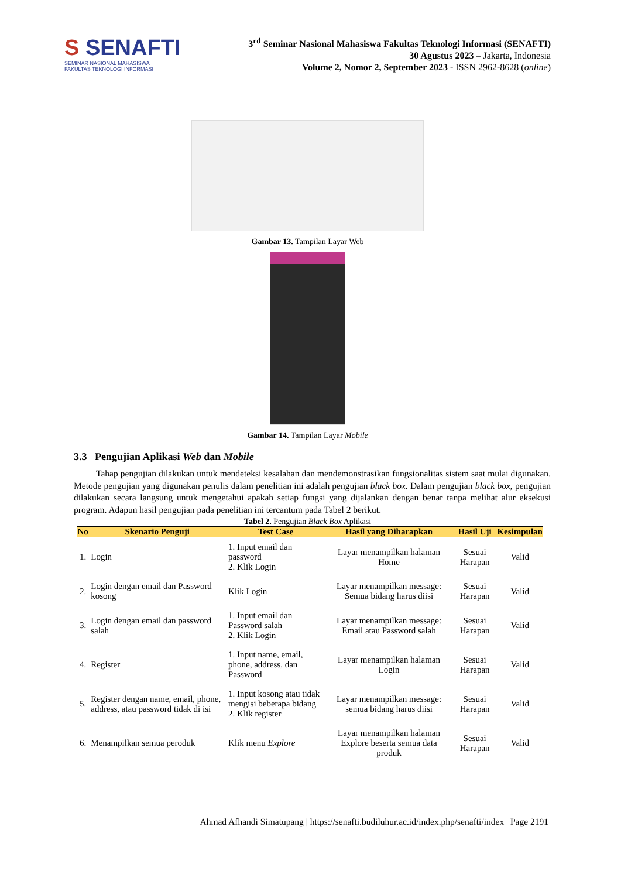S SENAFTI
SEMINAR NASIONAL MAHASISWA
FAKULTAS TEKNOLOGI INFORMASI
3<sup>rd</sup> Seminar Nasional Mahasiswa Fakultas Teknologi Informasi (SENAFTI)
30 Agustus 2023 – Jakarta, Indonesia
Volume 2, Nomor 2, September 2023 - ISSN 2962-8628 (online)
Gambar 13. Tampilan Layar Web
Gambar 14. Tampilan Layar Mobile
3.3 Pengujian Aplikasi Web dan Mobile
Tahap pengujian dilakukan untuk mendeteksi kesalahan dan mendemonstrasikan fungsionalitas sistem saat mulai digunakan. Metode pengujian yang digunakan penulis dalam penelitian ini adalah pengujian black box. Dalam pengujian black box, pengujian dilakukan secara langsung untuk mengetahui apakah setiap fungsi yang dijalankan dengan benar tanpa melihat alur eksekusi program. Adapun hasil pengujian pada penelitian ini tercantum pada Tabel 2 berikut.
Tabel 2. Pengujian Black Box Aplikasi
| No | Skenario Penguji | Test Case | Hasil yang Diharapkan | Hasil Uji | Kesimpulan |
| --- | --- | --- | --- | --- | --- |
| 1. | Login | 1. Input email dan password 2. Klik Login | Layar menampilkan halaman Home | Sesuai Harapan | Valid |
| 2. | Login dengan email dan Password kosong | Klik Login | Layar menampilkan message: Semua bidang harus diisi | Sesuai Harapan | Valid |
| 3. | Login dengan email dan password salah | 1. Input email dan Password salah 2. Klik Login | Layar menampilkan message: Email atau Password salah | Sesuai Harapan | Valid |
| 4. | Register | 1. Input name, email, phone, address, dan Password | Layar menampilkan halaman Login | Sesuai Harapan | Valid |
| 5. | Register dengan name, email, phone, address, atau password tidak di isi | 1. Input kosong atau tidak mengisi beberapa bidang 2. Klik register | Layar menampilkan message: semua bidang harus diisi | Sesuai Harapan | Valid |
| 6. | Menampilkan semua peroduk | Klik menu Explore | Layar menampilkan halaman Explore beserta semua data produk | Sesuai Harapan | Valid |
Ahmad Afhandi Simatupang | https://senafti.budiluhur.ac.id/index.php/senafti/index | Page 2191